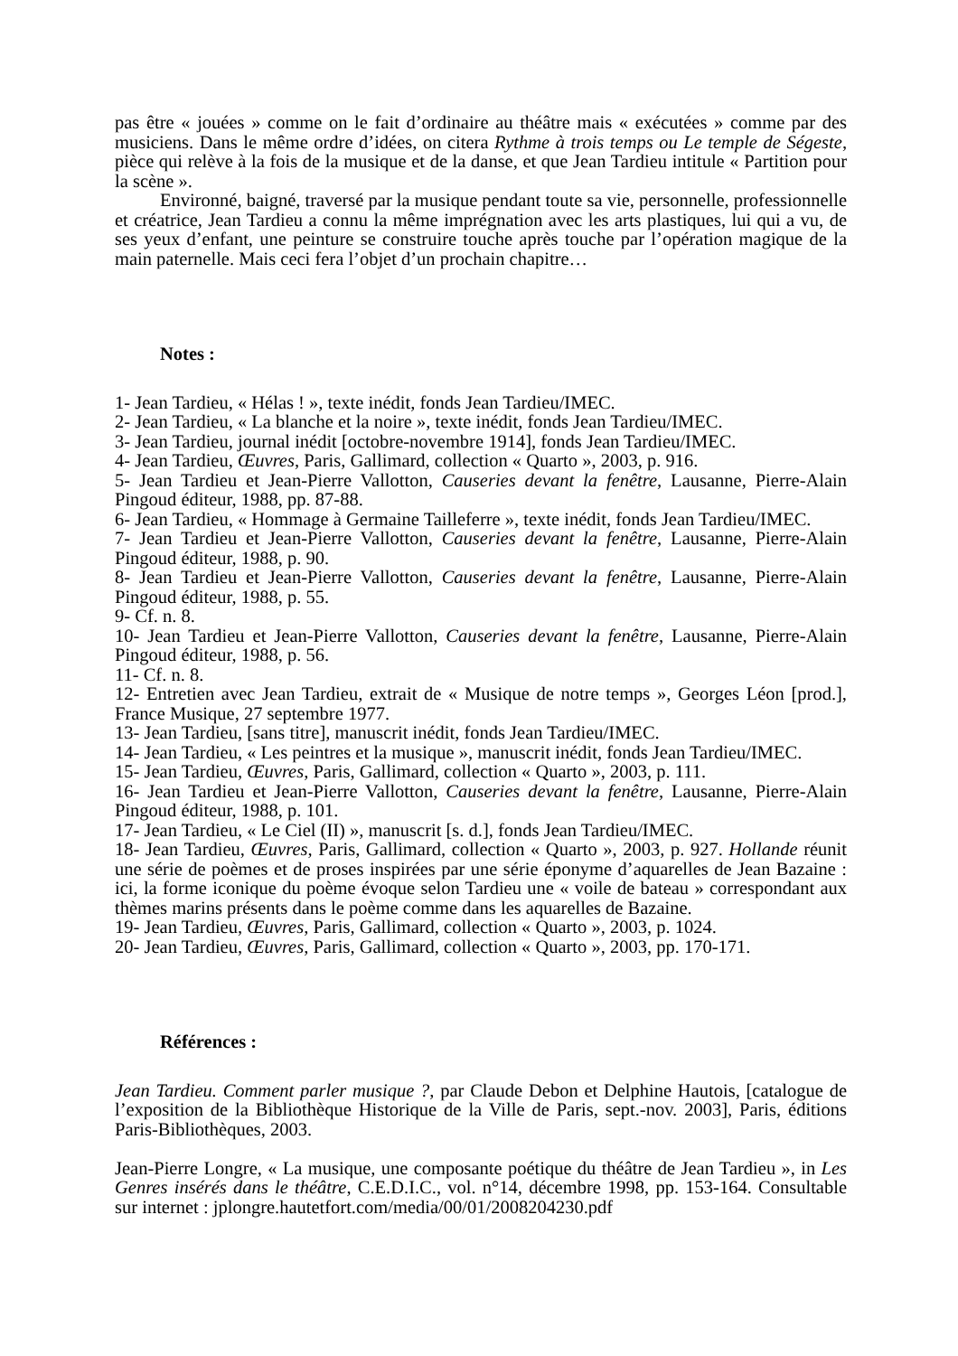pas être « jouées » comme on le fait d’ordinaire au théâtre mais « exécutées » comme par des musiciens. Dans le même ordre d’idées, on citera Rythme à trois temps ou Le temple de Ségeste, pièce qui relève à la fois de la musique et de la danse, et que Jean Tardieu intitule « Partition pour la scène ».
Environné, baigné, traversé par la musique pendant toute sa vie, personnelle, professionnelle et créatrice, Jean Tardieu a connu la même imprégnation avec les arts plastiques, lui qui a vu, de ses yeux d’enfant, une peinture se construire touche après touche par l’opération magique de la main paternelle. Mais ceci fera l’objet d’un prochain chapitre…
Notes :
1- Jean Tardieu, « Hélas ! », texte inédit, fonds Jean Tardieu/IMEC.
2- Jean Tardieu, « La blanche et la noire », texte inédit, fonds Jean Tardieu/IMEC.
3- Jean Tardieu, journal inédit [octobre-novembre 1914], fonds Jean Tardieu/IMEC.
4- Jean Tardieu, Œuvres, Paris, Gallimard, collection « Quarto », 2003, p. 916.
5- Jean Tardieu et Jean-Pierre Vallotton, Causeries devant la fenêtre, Lausanne, Pierre-Alain Pingoud éditeur, 1988, pp. 87-88.
6- Jean Tardieu, « Hommage à Germaine Tailleferre », texte inédit, fonds Jean Tardieu/IMEC.
7- Jean Tardieu et Jean-Pierre Vallotton, Causeries devant la fenêtre, Lausanne, Pierre-Alain Pingoud éditeur, 1988, p. 90.
8- Jean Tardieu et Jean-Pierre Vallotton, Causeries devant la fenêtre, Lausanne, Pierre-Alain Pingoud éditeur, 1988, p. 55.
9- Cf. n. 8.
10- Jean Tardieu et Jean-Pierre Vallotton, Causeries devant la fenêtre, Lausanne, Pierre-Alain Pingoud éditeur, 1988, p. 56.
11- Cf. n. 8.
12- Entretien avec Jean Tardieu, extrait de « Musique de notre temps », Georges Léon [prod.], France Musique, 27 septembre 1977.
13- Jean Tardieu, [sans titre], manuscrit inédit, fonds Jean Tardieu/IMEC.
14- Jean Tardieu, « Les peintres et la musique », manuscrit inédit, fonds Jean Tardieu/IMEC.
15- Jean Tardieu, Œuvres, Paris, Gallimard, collection « Quarto », 2003, p. 111.
16- Jean Tardieu et Jean-Pierre Vallotton, Causeries devant la fenêtre, Lausanne, Pierre-Alain Pingoud éditeur, 1988, p. 101.
17- Jean Tardieu, « Le Ciel (II) », manuscrit [s. d.], fonds Jean Tardieu/IMEC.
18- Jean Tardieu, Œuvres, Paris, Gallimard, collection « Quarto », 2003, p. 927. Hollande réunit une série de poèmes et de proses inspirées par une série éponyme d’aquarelles de Jean Bazaine : ici, la forme iconique du poème évoque selon Tardieu une « voile de bateau » correspondant aux thèmes marins présents dans le poème comme dans les aquarelles de Bazaine.
19- Jean Tardieu, Œuvres, Paris, Gallimard, collection « Quarto », 2003, p. 1024.
20- Jean Tardieu, Œuvres, Paris, Gallimard, collection « Quarto », 2003, pp. 170-171.
Références :
Jean Tardieu. Comment parler musique ?, par Claude Debon et Delphine Hautois, [catalogue de l’exposition de la Bibliothèque Historique de la Ville de Paris, sept.-nov. 2003], Paris, éditions Paris-Bibliothèques, 2003.
Jean-Pierre Longre, « La musique, une composante poétique du théâtre de Jean Tardieu », in Les Genres insérés dans le théâtre, C.E.D.I.C., vol. n°14, décembre 1998, pp. 153-164. Consultable sur internet : jplongre.hautetfort.com/media/00/01/2008204230.pdf